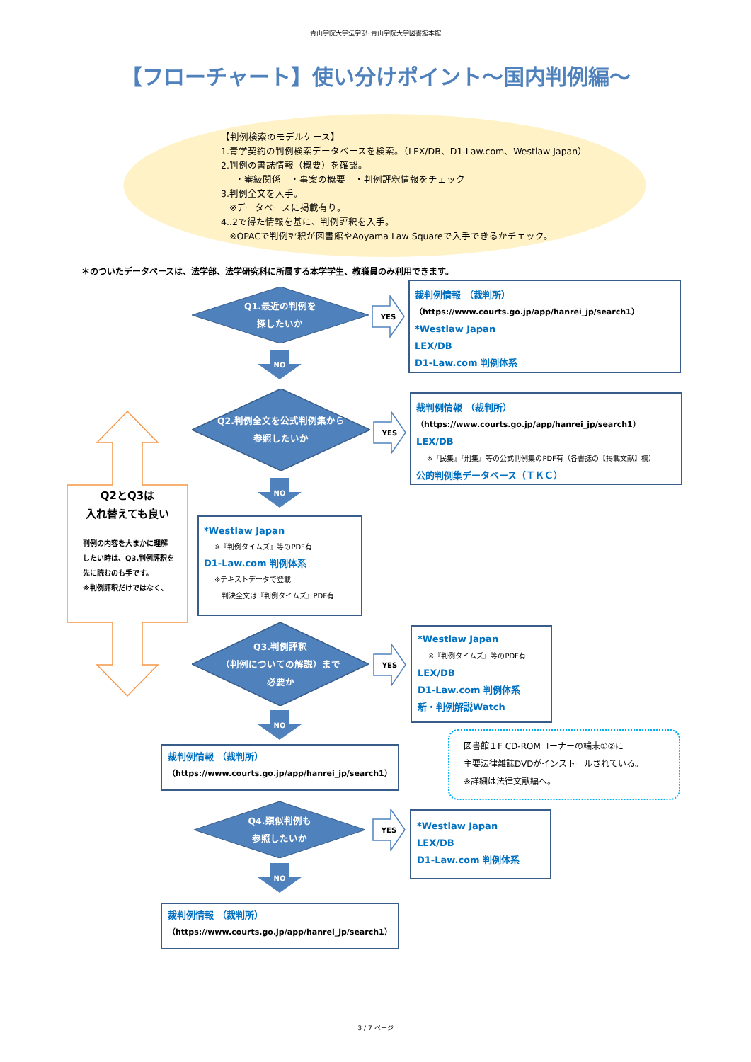青山学院大学法学部･青山学院大学図書館本館
【フローチャート】使い分けポイント～国内判例編～
【判例検索のモデルケース】
1.青学契約の判例検索データベースを検索。（LEX/DB、D1-Law.com、Westlaw Japan）
2.判例の書誌情報（概要）を確認。
・審級関係　・事案の概要　・判例評釈情報をチェック
3.判例全文を入手。
※データベースに掲載有り。
4..2で得た情報を基に、判例評釈を入手。
※OPACで判例評釈が図書館やAoyama Law Squareで入手できるかチェック。
＊のついたデータベースは、法学部、法学研究科に所属する本学学生、教職員のみ利用できます。
Q1.最近の判例を
探したいか
NO
YES
裁判例情報 （裁判所）
（https://www.courts.go.jp/app/hanrei_jp/search1）
*Westlaw Japan
LEX/DB
D1-Law.com 判例体系
Q2とQ3は
入れ替えても良い
判例の内容を大まかに理解
したい時は、Q3.判例評釈を
先に読むのも手です。
※判例評釈だけではなく、
Q2.判例全文を公式判例集から
参照したいか
YES
裁判例情報 （裁判所）
（https://www.courts.go.jp/app/hanrei_jp/search1）
LEX/DB
※『民集』『刑集』等の公式判例集のPDF有（各書誌の【掲載文献】欄）
公的判例集データベース（ＴＫＣ）
NO
*Westlaw Japan
※『判例タイムズ』等のPDF有
D1-Law.com 判例体系
※テキストデータで登載
判決全文は『判例タイムズ』PDF有
Q3.判例評釈
（判例についての解説）まで
必要か
YES
*Westlaw Japan
※『判例タイムズ』等のPDF有
LEX/DB
D1-Law.com 判例体系
新・判例解説Watch
NO
裁判例情報 （裁判所）
（https://www.courts.go.jp/app/hanrei_jp/search1）
図書館１F CD-ROMコーナーの端末①②に
主要法律雑誌DVDがインストールされている。
※詳細は法律文献編へ。
Q4.類似判例も
参照したいか
YES
*Westlaw Japan
LEX/DB
D1-Law.com 判例体系
NO
裁判例情報 （裁判所）
（https://www.courts.go.jp/app/hanrei_jp/search1）
3 / 7 ページ